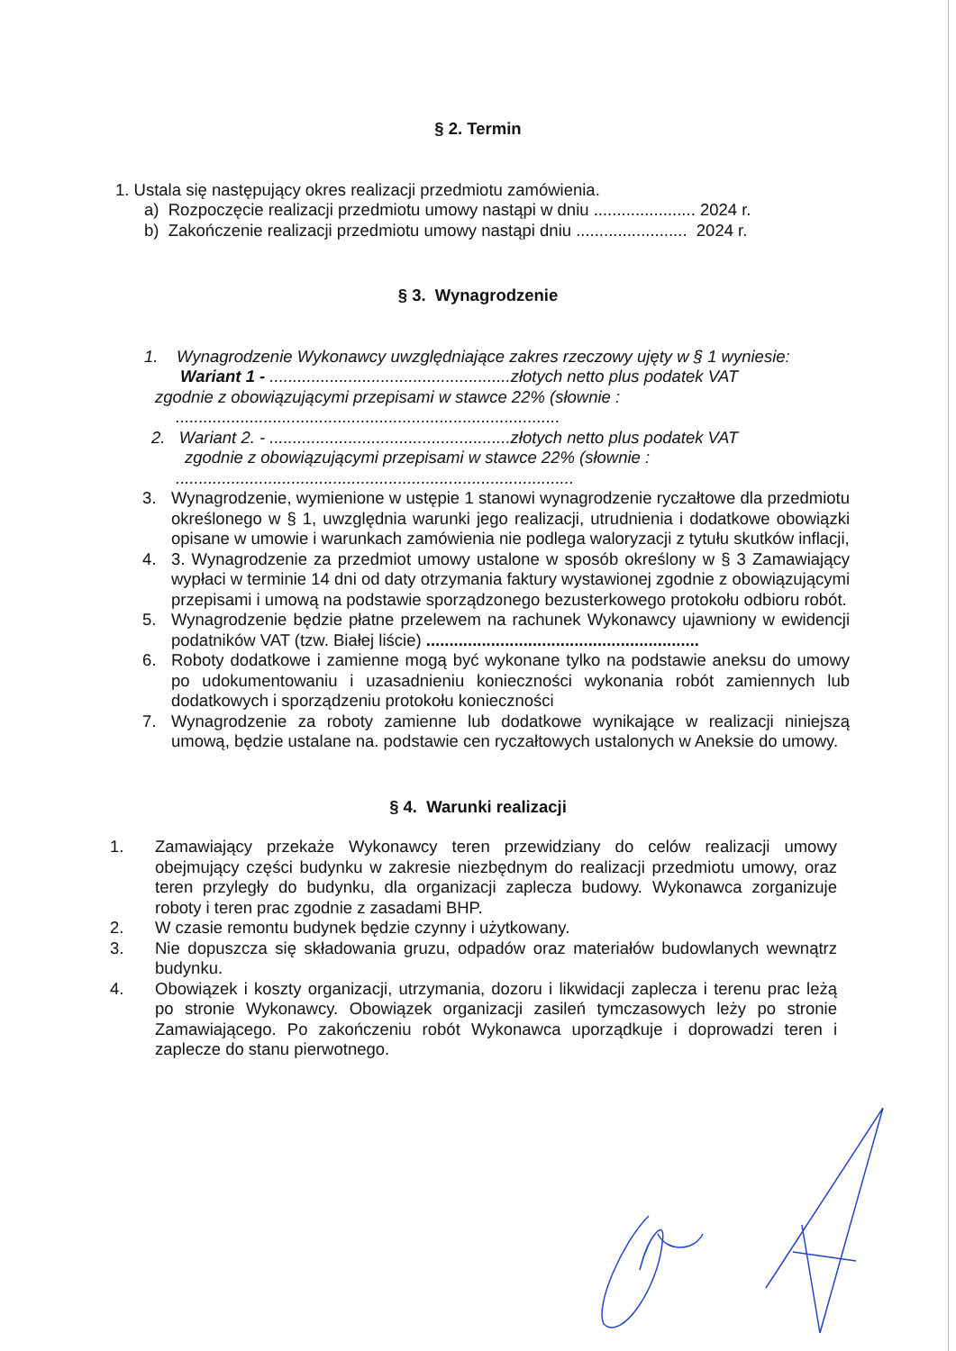§ 2. Termin
1. Ustala się następujący okres realizacji przedmiotu zamówienia.
a) Rozpoczęcie realizacji przedmiotu umowy nastąpi w dniu ...................... 2024 r.
b) Zakończenie realizacji przedmiotu umowy nastąpi dniu ........................ 2024 r.
§ 3. Wynagrodzenie
1. Wynagrodzenie Wykonawcy uwzględniające zakres rzeczowy ujęty w § 1 wyniesie:
Wariant 1 - ....................................................złotych netto plus podatek VAT
zgodnie z obowiązującymi przepisami w stawce 22% (słownie :
...................................................................................
2. Wariant 2. - ....................................................złotych netto plus podatek VAT
zgodnie z obowiązującymi przepisami w stawce 22% (słownie :
......................................................................................
3. Wynagrodzenie, wymienione w ustępie 1 stanowi wynagrodzenie ryczałtowe dla przedmiotu określonego w § 1, uwzględnia warunki jego realizacji, utrudnienia i dodatkowe obowiązki opisane w umowie i warunkach zamówienia nie podlega waloryzacji z tytułu skutków inflacji,
4. 3. Wynagrodzenie za przedmiot umowy ustalone w sposób określony w § 3 Zamawiający wypłaci w terminie 14 dni od daty otrzymania faktury wystawionej zgodnie z obowiązującymi przepisami i umową na podstawie sporządzonego bezusterkowego protokołu odbioru robót.
5. Wynagrodzenie będzie płatne przelewem na rachunek Wykonawcy ujawniony w ewidencji podatników VAT (tzw. Białej liście) ...........................................................
6. Roboty dodatkowe i zamienne mogą być wykonane tylko na podstawie aneksu do umowy po udokumentowaniu i uzasadnieniu konieczności wykonania robót zamiennych lub dodatkowych i sporządzeniu protokołu konieczności
7. Wynagrodzenie za roboty zamienne lub dodatkowe wynikające w realizacji niniejszą umową, będzie ustalane na. podstawie cen ryczałtowych ustalonych w Aneksie do umowy.
§ 4. Warunki realizacji
1. Zamawiający przekaże Wykonawcy teren przewidziany do celów realizacji umowy obejmujący części budynku w zakresie niezbędnym do realizacji przedmiotu umowy, oraz teren przyległy do budynku, dla organizacji zaplecza budowy. Wykonawca zorganizuje roboty i teren prac zgodnie z zasadami BHP.
2. W czasie remontu budynek będzie czynny i użytkowany.
3. Nie dopuszcza się składowania gruzu, odpadów oraz materiałów budowlanych wewnątrz budynku.
4. Obowiązek i koszty organizacji, utrzymania, dozoru i likwidacji zaplecza i terenu prac leżą po stronie Wykonawcy. Obowiązek organizacji zasileń tymczasowych leży po stronie Zamawiającego. Po zakończeniu robót Wykonawca uporządkuje i doprowadzi teren i zaplecze do stanu pierwotnego.